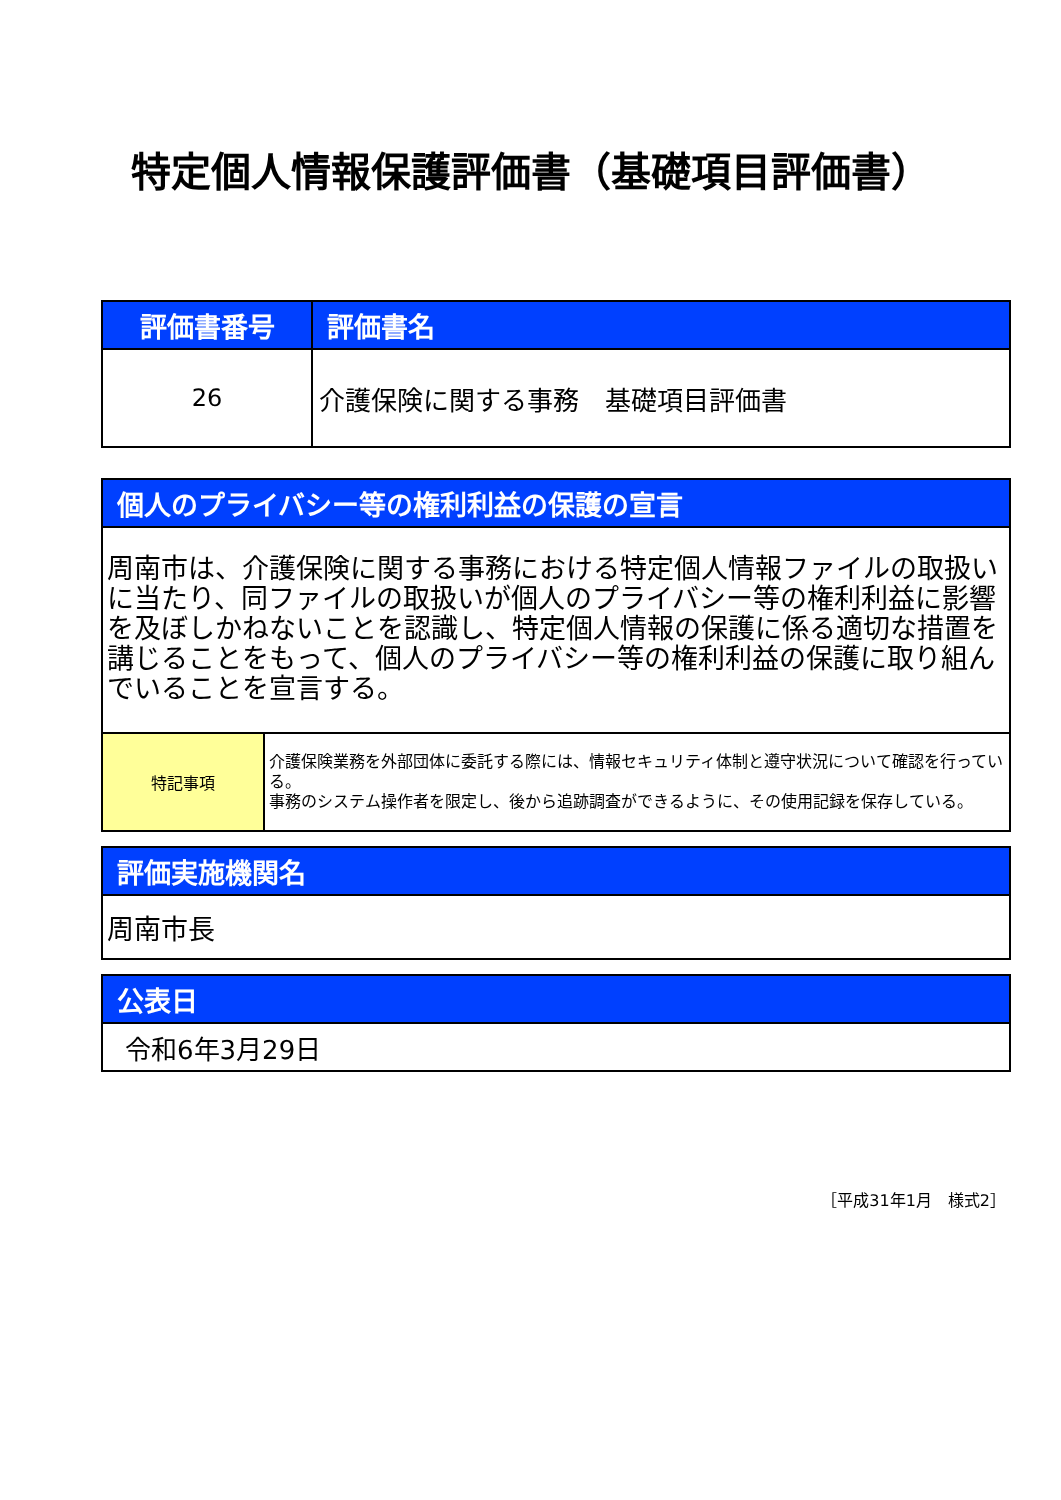特定個人情報保護評価書（基礎項目評価書）
| 評価書番号 | 評価書名 |
| --- | --- |
| 26 | 介護保険に関する事務 基礎項目評価書 |
| 個人のプライバシー等の権利利益の保護の宣言 | |
| --- | --- |
| 周南市は、介護保険に関する事務における特定個人情報ファイルの取扱いに当たり、同ファイルの取扱いが個人のプライバシー等の権利利益に影響を及ぼしかねないことを認識し、特定個人情報の保護に係る適切な措置を講じることをもって、個人のプライバシー等の権利利益の保護に取り組んでいることを宣言する。 | |
| 特記事項 | 介護保険業務を外部団体に委託する際には、情報セキュリティ体制と遵守状況について確認を行っている。 事務のシステム操作者を限定し、後から追跡調査ができるように、その使用記録を保存している。 |
| 評価実施機関名 |
| --- |
| 周南市長 |
| 公表日 |
| --- |
| 令和6年3月29日 |
［平成31年1月　様式2］